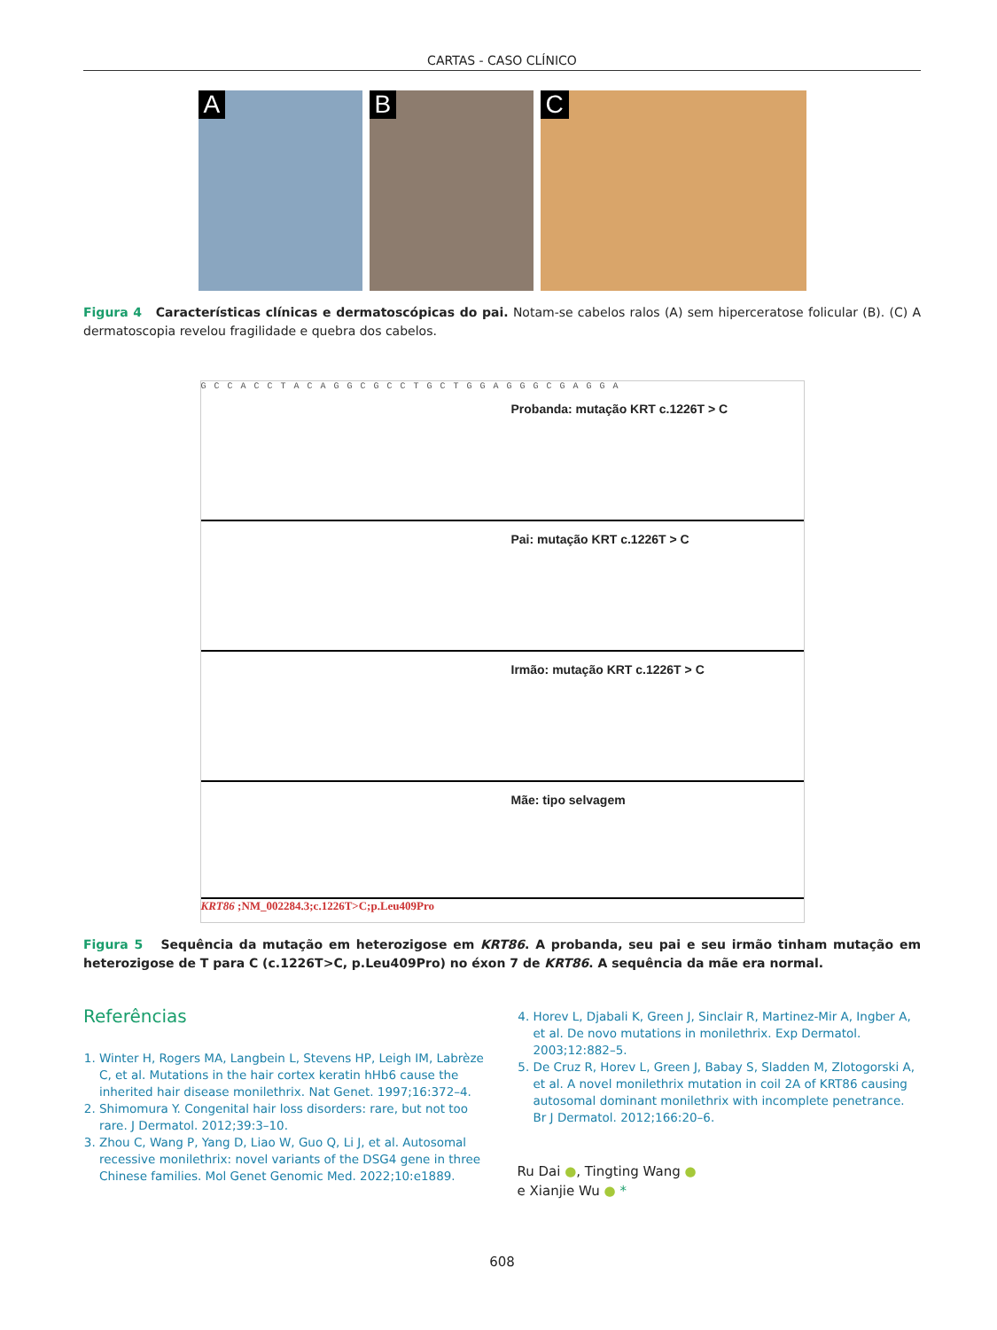CARTAS - CASO CLÍNICO
A
B
C
Figura 4 Características clínicas e dermatoscópicas do pai. Notam-se cabelos ralos (A) sem hiperceratose folicular (B). (C) A dermatoscopia revelou fragilidade e quebra dos cabelos.
GCCACCTACAGGCGCCTGCTGGAGGGCGAGGA
Probanda: mutação KRT c.1226T > C
Pai: mutação KRT c.1226T > C
Irmão: mutação KRT c.1226T > C
Mãe: tipo selvagem
KRT86 ;NM_002284.3;c.1226T>C;p.Leu409Pro
Figura 5 Sequência da mutação em heterozigose em KRT86. A probanda, seu pai e seu irmão tinham mutação em heterozigose de T para C (c.1226T>C, p.Leu409Pro) no éxon 7 de KRT86. A sequência da mãe era normal.
Referências
1. Winter H, Rogers MA, Langbein L, Stevens HP, Leigh IM, Labrèze C, et al. Mutations in the hair cortex keratin hHb6 cause the inherited hair disease monilethrix. Nat Genet. 1997;16:372–4.
2. Shimomura Y. Congenital hair loss disorders: rare, but not too rare. J Dermatol. 2012;39:3–10.
3. Zhou C, Wang P, Yang D, Liao W, Guo Q, Li J, et al. Autosomal recessive monilethrix: novel variants of the DSG4 gene in three Chinese families. Mol Genet Genomic Med. 2022;10:e1889.
4. Horev L, Djabali K, Green J, Sinclair R, Martinez-Mir A, Ingber A, et al. De novo mutations in monilethrix. Exp Dermatol. 2003;12:882–5.
5. De Cruz R, Horev L, Green J, Babay S, Sladden M, Zlotogorski A, et al. A novel monilethrix mutation in coil 2A of KRT86 causing autosomal dominant monilethrix with incomplete penetrance. Br J Dermatol. 2012;166:20–6.
Ru Dai ●, Tingting Wang ●
e Xianjie Wu ● *
608